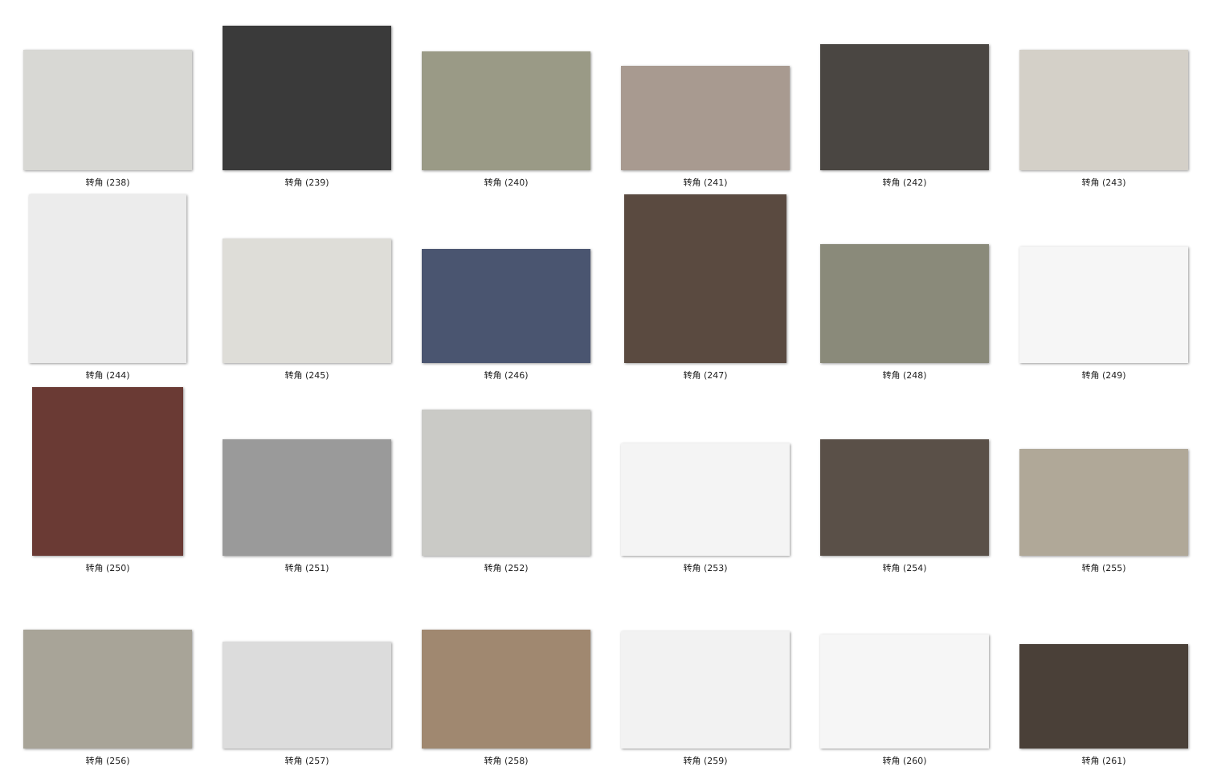转角 (238)
转角 (239)
转角 (240)
转角 (241)
转角 (242)
转角 (243)
转角 (244)
转角 (245)
转角 (246)
转角 (247)
转角 (248)
转角 (249)
转角 (250)
转角 (251)
转角 (252)
转角 (253)
转角 (254)
转角 (255)
转角 (256)
转角 (257)
转角 (258)
转角 (259)
转角 (260)
转角 (261)